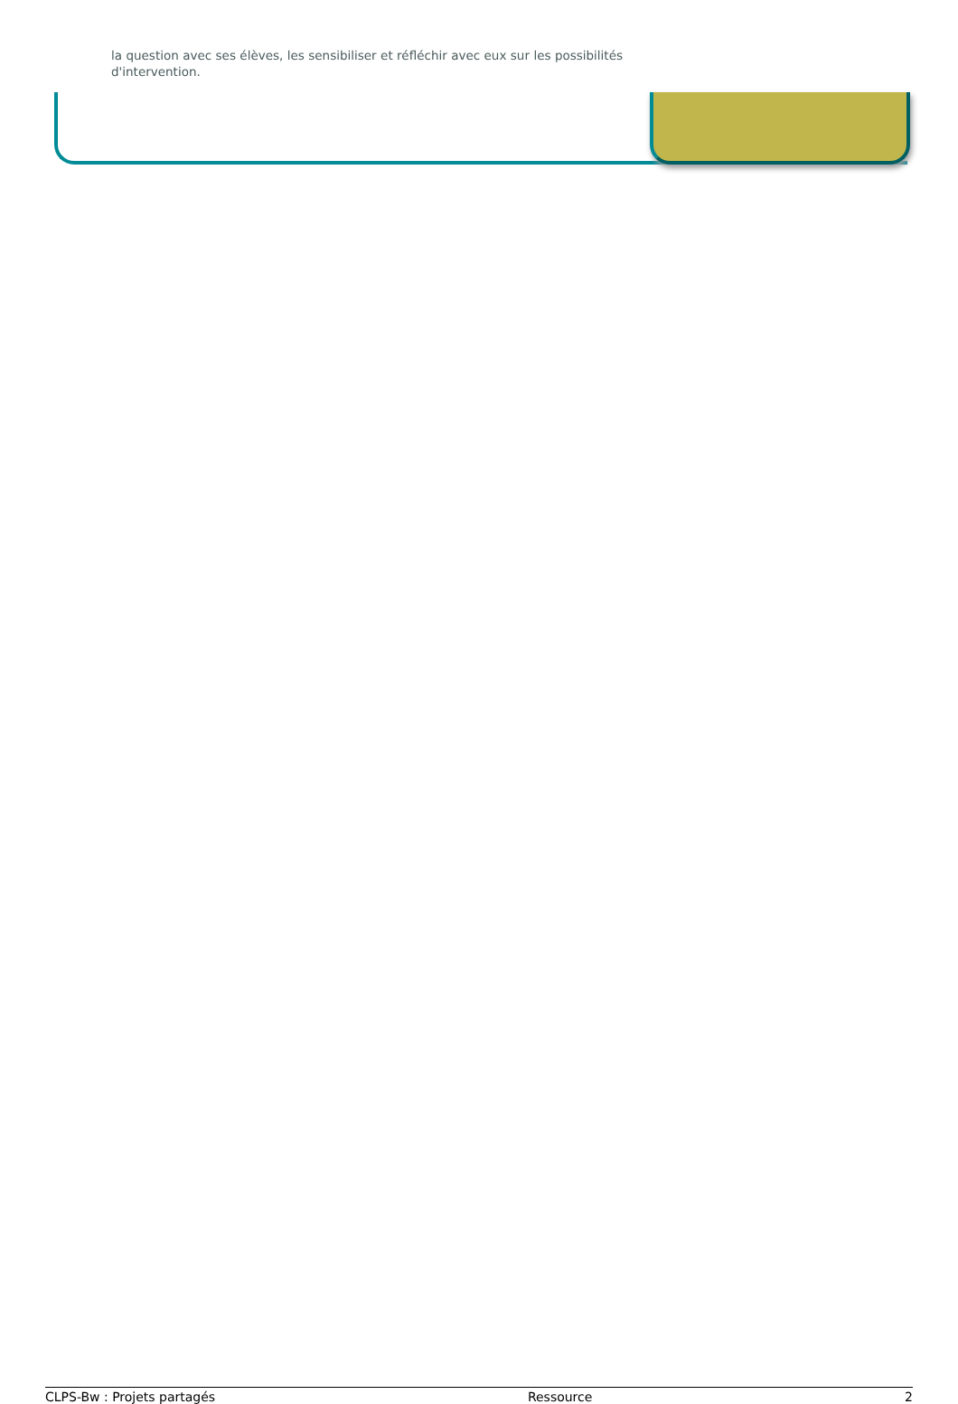la question avec ses élèves, les sensibiliser et réfléchir avec eux sur les possibilités d'intervention.
CLPS-Bw : Projets partagés Ressource 2